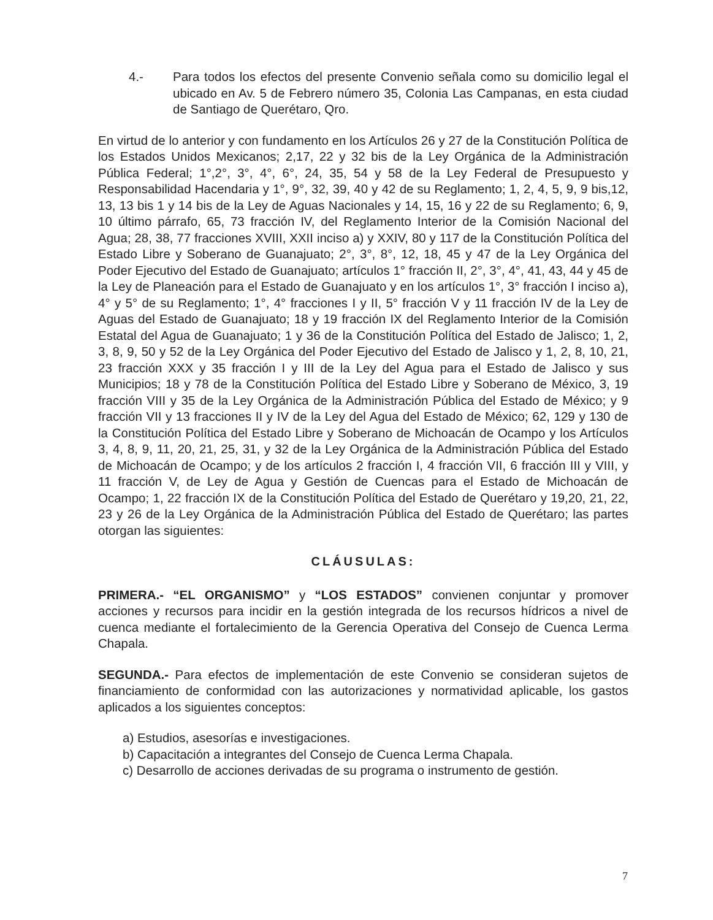4.- Para todos los efectos del presente Convenio señala como su domicilio legal el ubicado en Av. 5 de Febrero número 35, Colonia Las Campanas, en esta ciudad de Santiago de Querétaro, Qro.
En virtud de lo anterior y con fundamento en los Artículos 26 y 27 de la Constitución Política de los Estados Unidos Mexicanos; 2,17, 22 y 32 bis de la Ley Orgánica de la Administración Pública Federal; 1°,2°, 3°, 4°, 6°, 24, 35, 54 y 58 de la Ley Federal de Presupuesto y Responsabilidad Hacendaria y 1°, 9°, 32, 39, 40 y 42 de su Reglamento; 1, 2, 4, 5, 9, 9 bis,12, 13, 13 bis 1 y 14 bis de la Ley de Aguas Nacionales y 14, 15, 16 y 22 de su Reglamento; 6, 9, 10 último párrafo, 65, 73 fracción IV, del Reglamento Interior de la Comisión Nacional del Agua; 28, 38, 77 fracciones XVIII, XXII inciso a) y XXIV, 80 y 117 de la Constitución Política del Estado Libre y Soberano de Guanajuato; 2°, 3°, 8°, 12, 18, 45 y 47 de la Ley Orgánica del Poder Ejecutivo del Estado de Guanajuato; artículos 1° fracción II, 2°, 3°, 4°, 41, 43, 44 y 45 de la Ley de Planeación para el Estado de Guanajuato y en los artículos 1°, 3° fracción I inciso a), 4° y 5° de su Reglamento; 1°, 4° fracciones I y II, 5° fracción V y 11 fracción IV de la Ley de Aguas del Estado de Guanajuato; 18 y 19 fracción IX del Reglamento Interior de la Comisión Estatal del Agua de Guanajuato; 1 y 36 de la Constitución Política del Estado de Jalisco; 1, 2, 3, 8, 9, 50 y 52 de la Ley Orgánica del Poder Ejecutivo del Estado de Jalisco y 1, 2, 8, 10, 21, 23 fracción XXX y 35 fracción I y III de la Ley del Agua para el Estado de Jalisco y sus Municipios; 18 y 78 de la Constitución Política del Estado Libre y Soberano de México, 3, 19 fracción VIII y 35 de la Ley Orgánica de la Administración Pública del Estado de México; y 9 fracción VII y 13 fracciones II y IV de la Ley del Agua del Estado de México; 62, 129 y 130 de la Constitución Política del Estado Libre y Soberano de Michoacán de Ocampo y los Artículos 3, 4, 8, 9, 11, 20, 21, 25, 31, y 32 de la Ley Orgánica de la Administración Pública del Estado de Michoacán de Ocampo; y de los artículos 2 fracción I, 4 fracción VII, 6 fracción III y VIII, y 11 fracción V, de Ley de Agua y Gestión de Cuencas para el Estado de Michoacán de Ocampo; 1, 22 fracción IX de la Constitución Política del Estado de Querétaro y 19,20, 21, 22, 23 y 26 de la Ley Orgánica de la Administración Pública del Estado de Querétaro; las partes otorgan las siguientes:
CLÁUSULAS:
PRIMERA.- “EL ORGANISMO” y “LOS ESTADOS” convienen conjuntar y promover acciones y recursos para incidir en la gestión integrada de los recursos hídricos a nivel de cuenca mediante el fortalecimiento de la Gerencia Operativa del Consejo de Cuenca Lerma Chapala.
SEGUNDA.- Para efectos de implementación de este Convenio se consideran sujetos de financiamiento de conformidad con las autorizaciones y normatividad aplicable, los gastos aplicados a los siguientes conceptos:
a) Estudios, asesorías e investigaciones.
b) Capacitación a integrantes del Consejo de Cuenca Lerma Chapala.
c) Desarrollo de acciones derivadas de su programa o instrumento de gestión.
7